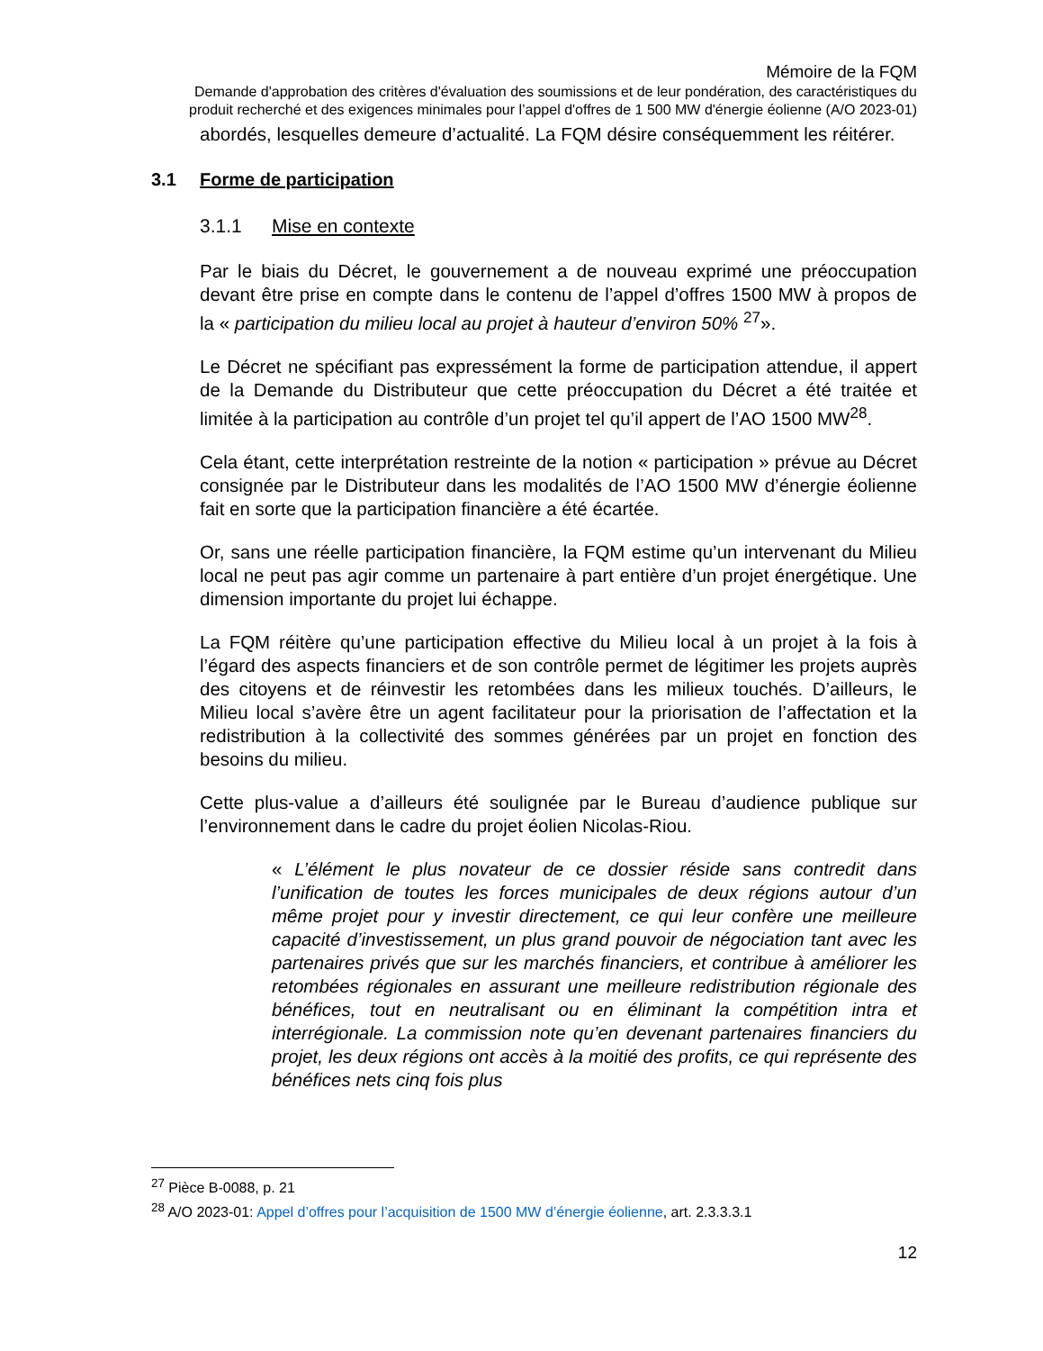Mémoire de la FQM
Demande d'approbation des critères d'évaluation des soumissions et de leur pondération, des caractéristiques du produit recherché et des exigences minimales pour l’appel d'offres de 1 500 MW d'énergie éolienne (A/O 2023-01)
abordés, lesquelles demeure d’actualité. La FQM désire conséquemment les réitérer.
3.1 Forme de participation
3.1.1 Mise en contexte
Par le biais du Décret, le gouvernement a de nouveau exprimé une préoccupation devant être prise en compte dans le contenu de l’appel d’offres 1500 MW à propos de la « participation du milieu local au projet à hauteur d’environ 50% <sup>27</sup>».
Le Décret ne spécifiant pas expressément la forme de participation attendue, il appert de la Demande du Distributeur que cette préoccupation du Décret a été traitée et limitée à la participation au contrôle d’un projet tel qu’il appert de l’AO 1500 MW<sup>28</sup>.
Cela étant, cette interprétation restreinte de la notion « participation » prévue au Décret consignée par le Distributeur dans les modalités de l’AO 1500 MW d’énergie éolienne fait en sorte que la participation financière a été écartée.
Or, sans une réelle participation financière, la FQM estime qu’un intervenant du Milieu local ne peut pas agir comme un partenaire à part entière d’un projet énergétique. Une dimension importante du projet lui échappe.
La FQM réitère qu’une participation effective du Milieu local à un projet à la fois à l’égard des aspects financiers et de son contrôle permet de légitimer les projets auprès des citoyens et de réinvestir les retombées dans les milieux touchés. D’ailleurs, le Milieu local s’avère être un agent facilitateur pour la priorisation de l’affectation et la redistribution à la collectivité des sommes générées par un projet en fonction des besoins du milieu.
Cette plus-value a d’ailleurs été soulignée par le Bureau d’audience publique sur l’environnement dans le cadre du projet éolien Nicolas-Riou.
« L’élément le plus novateur de ce dossier réside sans contredit dans l’unification de toutes les forces municipales de deux régions autour d’un même projet pour y investir directement, ce qui leur confère une meilleure capacité d’investissement, un plus grand pouvoir de négociation tant avec les partenaires privés que sur les marchés financiers, et contribue à améliorer les retombées régionales en assurant une meilleure redistribution régionale des bénéfices, tout en neutralisant ou en éliminant la compétition intra et interrégionale. La commission note qu’en devenant partenaires financiers du projet, les deux régions ont accès à la moitié des profits, ce qui représente des bénéfices nets cinq fois plus
<sup>27</sup> Pièce B-0088, p. 21
<sup>28</sup> A/O 2023-01: Appel d’offres pour l’acquisition de 1500 MW d’énergie éolienne, art. 2.3.3.3.1
12